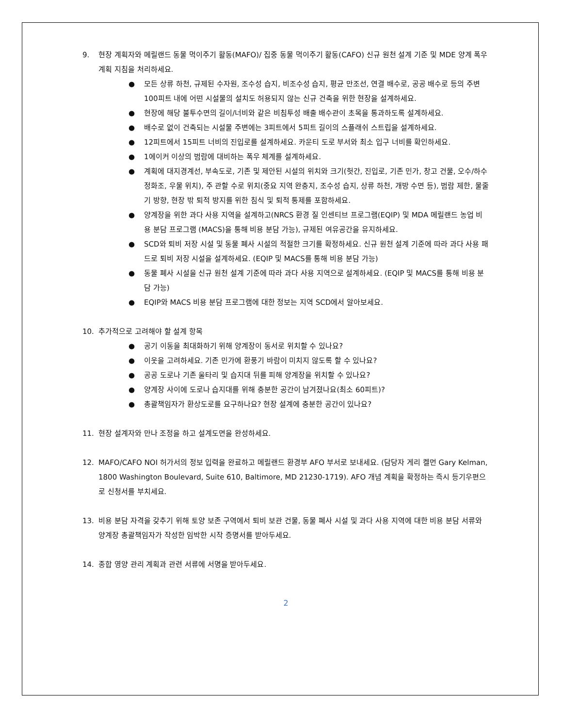9. 현장 계획자와 메릴랜드 동물 먹이주기 활동(MAFO)/ 집중 동물 먹이주기 활동(CAFO) 신규 원천 설계 기준 및 MDE 양계 폭우 계획 지침을 처리하세요.
● 모든 상류 하천, 규제된 수자원, 조수성 습지, 비조수성 습지, 평균 만조선, 연결 배수로, 공공 배수로 등의 주변 100피트 내에 어떤 시설물의 설치도 허용되지 않는 신규 건축을 위한 현장을 설계하세요.
● 현장에 해당 불투수면의 길이/너비와 같은 비침투성 배출 배수관이 초목을 통과하도록 설계하세요.
● 배수로 없이 건축되는 시설물 주변에는 3피트에서 5피트 길이의 스플래쉬 스트립을 설계하세요.
● 12피트에서 15피트 너비의 진입로를 설계하세요. 카운티 도로 부서와 최소 입구 너비를 확인하세요.
● 1에이커 이상의 범람에 대비하는 폭우 체계를 설계하세요.
● 계획에 대지경계선, 부속도로, 기존 및 제안된 시설의 위치와 크기(헛간, 진입로, 기존 민가, 창고 건물, 오수/하수 정화조, 우물 위치), 주 관할 수로 위치(중요 지역 완충지, 조수성 습지, 상류 하천, 개방 수면 등), 범람 제한, 물줄기 방향, 현장 밖 퇴적 방지를 위한 침식 및 퇴적 통제를 포함하세요.
● 양계장을 위한 과다 사용 지역을 설계하고(NRCS 환경 질 인센티브 프로그램(EQIP) 및 MDA 메릴랜드 농업 비용 분담 프로그램 (MACS)을 통해 비용 분담 가능), 규제된 여유공간을 유지하세요.
● SCD와 퇴비 저장 시설 및 동물 폐사 시설의 적절한 크기를 확정하세요. 신규 원천 설계 기준에 따라 과다 사용 패드로 퇴비 저장 시설을 설계하세요. (EQIP 및 MACS를 통해 비용 분담 가능)
● 동물 폐사 시설을 신규 원천 설계 기준에 따라 과다 사용 지역으로 설계하세요. (EQIP 및 MACS를 통해 비용 분담 가능)
● EQIP와 MACS 비용 분담 프로그램에 대한 정보는 지역 SCD에서 알아보세요.
10. 추가적으로 고려해야 할 설계 항목
● 공기 이동을 최대화하기 위해 양계장이 동서로 위치할 수 있나요?
● 이웃을 고려하세요. 기존 민가에 환풍기 바람이 미치지 않도록 할 수 있나요?
● 공공 도로나 기존 울타리 및 습지대 뒤를 피해 양계장을 위치할 수 있나요?
● 양계장 사이에 도로나 습지대를 위해 충분한 공간이 남겨졌나요(최소 60피트)?
● 총괄책임자가 환상도로를 요구하나요? 현장 설계에 충분한 공간이 있나요?
11. 현장 설계자와 만나 조정을 하고 설계도면을 완성하세요.
12. MAFO/CAFO NOI 허가서의 정보 입력을 완료하고 메릴랜드 환경부 AFO 부서로 보내세요. (담당자 게리 켈먼 Gary Kelman, 1800 Washington Boulevard, Suite 610, Baltimore, MD 21230-1719). AFO 개념 계획을 확정하는 즉시 등기우편으로 신청서를 부치세요.
13. 비용 분담 자격을 갖추기 위해 토양 보존 구역에서 퇴비 보관 건물, 동물 폐사 시설 및 과다 사용 지역에 대한 비용 분담 서류와 양계장 총괄책임자가 작성한 임박한 시작 증명서를 받아두세요.
14. 종합 영양 관리 계획과 관련 서류에 서명을 받아두세요.
2